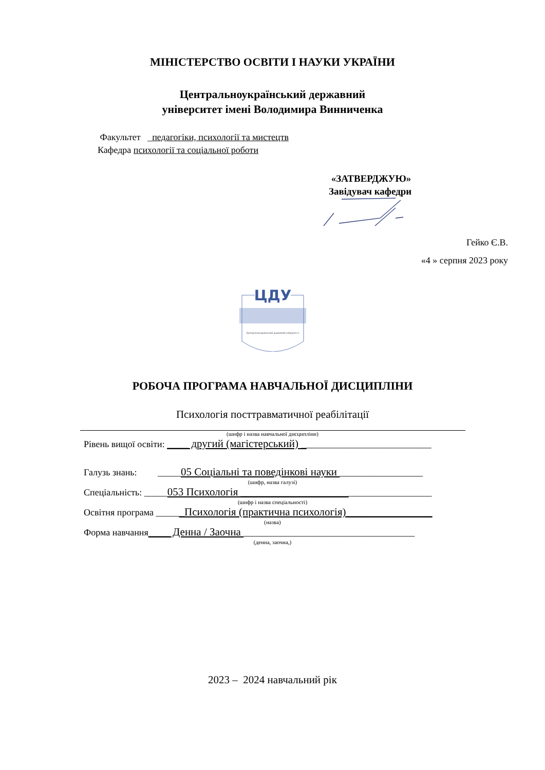МІНІСТЕРСТВО ОСВІТИ І НАУКИ УКРАЇНИ
Центральноукраїнський державний
університет імені Володимира Винниченка
Факультет _педагогіки, психології та мистецтв
Кафедра психології та соціальної роботи
«ЗАТВЕРДЖУЮ»
Завідувач кафедри
Гейко Є.В.
«4 » серпня 2023 року
ЦДУ
Центральноукраїнський державний університет
РОБОЧА ПРОГРАМА НАВЧАЛЬНОЇ ДИСЦИПЛІНИ
Психологія посттравматичної реабілітації
(шифр і назва навчальної дисципліни)
Рівень вищої освіти: ____ другий (магістерський) ____________________________
Галузь знань: _____05 Соціальні та поведінкові науки __________________
(шифр, назва галузі)
Спеціальність: _____053 Психологія ______________________________________
(шифр і назва спеціальності)
Освітня програма ______Психологія (практична психологія)________________
(назва)
Форма навчання____ Денна / Заочна _____________________________________
(денна, заочна,)
2023 – 2024 навчальний рік